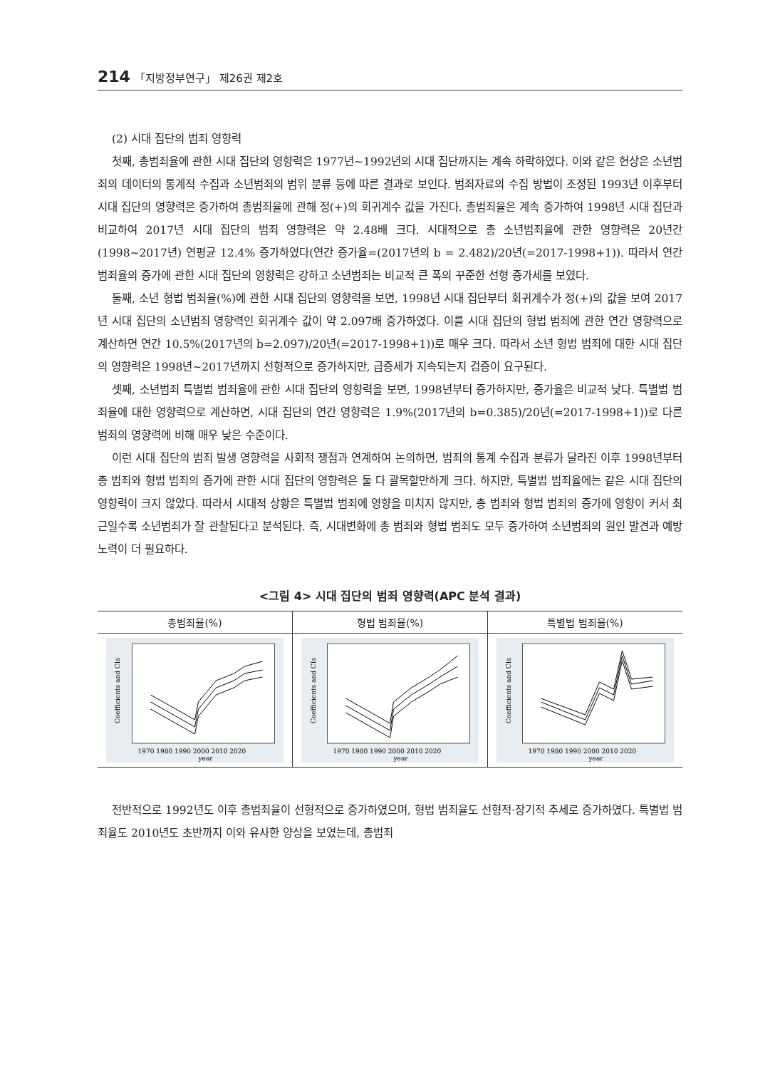214 「지방정부연구」 제26권 제2호
(2) 시대 집단의 범죄 영향력
첫째, 총범죄율에 관한 시대 집단의 영향력은 1977년~1992년의 시대 집단까지는 계속 하락하였다. 이와 같은 현상은 소년범죄의 데이터의 통계적 수집과 소년범죄의 범위 분류 등에 따른 결과로 보인다. 범죄자료의 수집 방법이 조정된 1993년 이후부터 시대 집단의 영향력은 증가하여 총범죄율에 관해 정(+)의 회귀계수 값을 가진다. 총범죄율은 계속 증가하여 1998년 시대 집단과 비교하여 2017년 시대 집단의 범죄 영향력은 약 2.48배 크다. 시대적으로 총 소년범죄율에 관한 영향력은 20년간(1998~2017년) 연평균 12.4% 증가하였다(연간 증가율=(2017년의 b = 2.482)/20년(=2017-1998+1)). 따라서 연간 범죄율의 증가에 관한 시대 집단의 영향력은 강하고 소년범죄는 비교적 큰 폭의 꾸준한 선형 증가세를 보였다.
둘째, 소년 형법 범죄율(%)에 관한 시대 집단의 영향력을 보면, 1998년 시대 집단부터 회귀계수가 정(+)의 값을 보여 2017년 시대 집단의 소년범죄 영향력인 회귀계수 값이 약 2.097배 증가하였다. 이를 시대 집단의 형법 범죄에 관한 연간 영향력으로 계산하면 연간 10.5%(2017년의 b=2.097)/20년(=2017-1998+1))로 매우 크다. 따라서 소년 형법 범죄에 대한 시대 집단의 영향력은 1998년~2017년까지 선형적으로 증가하지만, 급증세가 지속되는지 검증이 요구된다.
셋째, 소년범죄 특별법 범죄율에 관한 시대 집단의 영향력을 보면, 1998년부터 증가하지만, 증가율은 비교적 낮다. 특별법 범죄율에 대한 영향력으로 계산하면, 시대 집단의 연간 영향력은 1.9%(2017년의 b=0.385)/20년(=2017-1998+1))로 다른 범죄의 영향력에 비해 매우 낮은 수준이다.
이런 시대 집단의 범죄 발생 영향력을 사회적 쟁점과 연계하여 논의하면, 범죄의 통계 수집과 분류가 달라진 이후 1998년부터 총 범죄와 형법 범죄의 증가에 관한 시대 집단의 영향력은 둘 다 괄목할만하게 크다. 하지만, 특별법 범죄율에는 같은 시대 집단의 영향력이 크지 않았다. 따라서 시대적 상황은 특별법 범죄에 영향을 미치지 않지만, 총 범죄와 형법 범죄의 증가에 영향이 커서 최근일수록 소년범죄가 잘 관찰된다고 분석된다. 즉, 시대변화에 총 범죄와 형법 범죄도 모두 증가하여 소년범죄의 원인 발견과 예방 노력이 더 필요하다.
<그림 4> 시대 집단의 범죄 영향력(APC 분석 결과)
| 총범죄율(%) | 형법 범죄율(%) | 특별법 범죄율(%) |
| --- | --- | --- |
| 1970 1980 1990 2000 2010 2020 year Coefficients and CIs | 1970 1980 1990 2000 2010 2020 year Coefficients and CIs | 1970 1980 1990 2000 2010 2020 year Coefficients and CIs |
전반적으로 1992년도 이후 총범죄율이 선형적으로 증가하였으며, 형법 범죄율도 선형적·장기적 추세로 증가하였다. 특별법 범죄율도 2010년도 초반까지 이와 유사한 양상을 보였는데, 총범죄